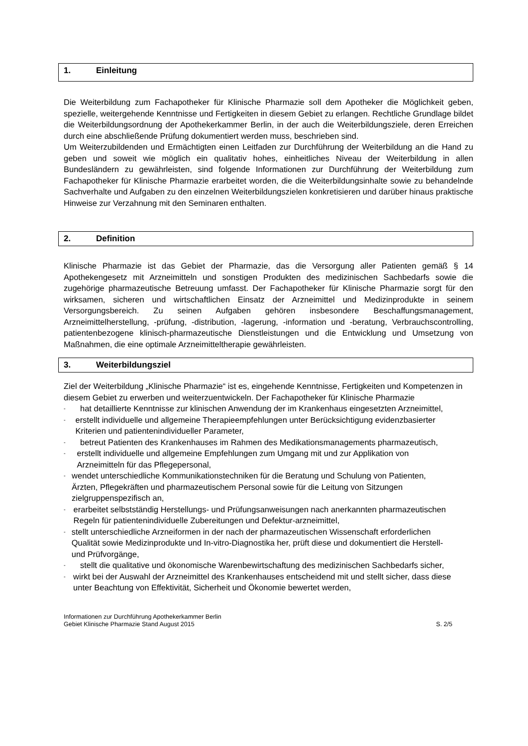1. Einleitung
Die Weiterbildung zum Fachapotheker für Klinische Pharmazie soll dem Apotheker die Möglichkeit geben, spezielle, weitergehende Kenntnisse und Fertigkeiten in diesem Gebiet zu erlangen. Rechtliche Grundlage bildet die Weiterbildungsordnung der Apothekerkammer Berlin, in der auch die Weiterbildungsziele, deren Erreichen durch eine abschließende Prüfung dokumentiert werden muss, beschrieben sind.
Um Weiterzubildenden und Ermächtigten einen Leitfaden zur Durchführung der Weiterbildung an die Hand zu geben und soweit wie möglich ein qualitativ hohes, einheitliches Niveau der Weiterbildung in allen Bundesländern zu gewährleisten, sind folgende Informationen zur Durchführung der Weiterbildung zum Fachapotheker für Klinische Pharmazie erarbeitet worden, die die Weiterbildungsinhalte sowie zu behandelnde Sachverhalte und Aufgaben zu den einzelnen Weiterbildungszielen konkretisieren und darüber hinaus praktische Hinweise zur Verzahnung mit den Seminaren enthalten.
2. Definition
Klinische Pharmazie ist das Gebiet der Pharmazie, das die Versorgung aller Patienten gemäß § 14 Apothekengesetz mit Arzneimitteln und sonstigen Produkten des medizinischen Sachbedarfs sowie die zugehörige pharmazeutische Betreuung umfasst. Der Fachapotheker für Klinische Pharmazie sorgt für den wirksamen, sicheren und wirtschaftlichen Einsatz der Arzneimittel und Medizinprodukte in seinem Versorgungsbereich. Zu seinen Aufgaben gehören insbesondere Beschaffungsmanagement, Arzneimittelherstellung, -prüfung, -distribution, -lagerung, -information und -beratung, Verbrauchscontrolling, patientenbezogene klinisch-pharmazeutische Dienstleistungen und die Entwicklung und Umsetzung von Maßnahmen, die eine optimale Arzneimitteltherapie gewährleisten.
3. Weiterbildungsziel
Ziel der Weiterbildung „Klinische Pharmazie“ ist es, eingehende Kenntnisse, Fertigkeiten und Kompetenzen in diesem Gebiet zu erwerben und weiterzuentwickeln. Der Fachapotheker für Klinische Pharmazie
- hat detaillierte Kenntnisse zur klinischen Anwendung der im Krankenhaus eingesetzten Arzneimittel,
- erstellt individuelle und allgemeine Therapieempfehlungen unter Berücksichtigung evidenzbasierter Kriterien und patientenindividueller Parameter,
- betreut Patienten des Krankenhauses im Rahmen des Medikationsmanagements pharmazeutisch,
- erstellt individuelle und allgemeine Empfehlungen zum Umgang mit und zur Applikation von Arzneimitteln für das Pflegepersonal,
- wendet unterschiedliche Kommunikationstechniken für die Beratung und Schulung von Patienten, Ärzten, Pflegekräften und pharmazeutischem Personal sowie für die Leitung von Sitzungen zielgruppenspezifisch an,
- erarbeitet selbstständig Herstellungs- und Prüfungsanweisungen nach anerkannten pharmazeutischen Regeln für patientenindividuelle Zubereitungen und Defektur-arzneimittel,
- stellt unterschiedliche Arzneiformen in der nach der pharmazeutischen Wissenschaft erforderlichen Qualität sowie Medizinprodukte und In-vitro-Diagnostika her, prüft diese und dokumentiert die Herstell- und Prüfvorgänge,
- stellt die qualitative und ökonomische Warenbewirtschaftung des medizinischen Sachbedarfs sicher,
- wirkt bei der Auswahl der Arzneimittel des Krankenhauses entscheidend mit und stellt sicher, dass diese unter Beachtung von Effektivität, Sicherheit und Ökonomie bewertet werden,
Informationen zur Durchführung Apothekerkammer Berlin
Gebiet Klinische Pharmazie Stand August 2015 S. 2/5